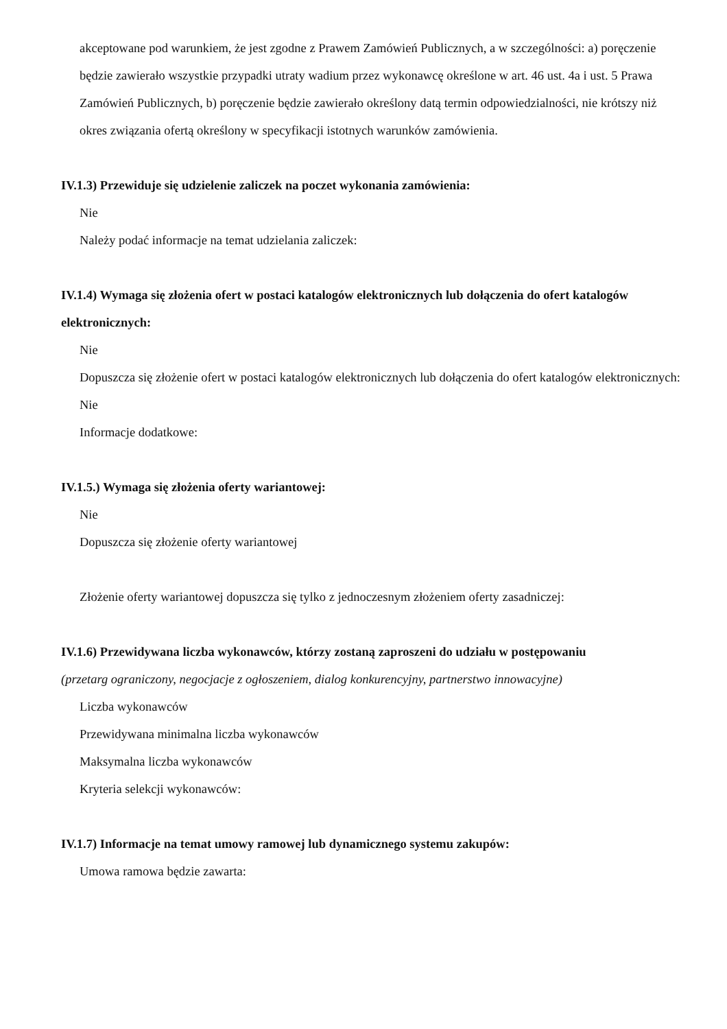akceptowane pod warunkiem, że jest zgodne z Prawem Zamówień Publicznych, a w szczególności: a) poręczenie będzie zawierało wszystkie przypadki utraty wadium przez wykonawcę określone w art. 46 ust. 4a i ust. 5 Prawa Zamówień Publicznych, b) poręczenie będzie zawierało określony datą termin odpowiedzialności, nie krótszy niż okres związania ofertą określony w specyfikacji istotnych warunków zamówienia.
IV.1.3) Przewiduje się udzielenie zaliczek na poczet wykonania zamówienia:
Nie
Należy podać informacje na temat udzielania zaliczek:
IV.1.4) Wymaga się złożenia ofert w postaci katalogów elektronicznych lub dołączenia do ofert katalogów elektronicznych:
Nie
Dopuszcza się złożenie ofert w postaci katalogów elektronicznych lub dołączenia do ofert katalogów elektronicznych:
Nie
Informacje dodatkowe:
IV.1.5.) Wymaga się złożenia oferty wariantowej:
Nie
Dopuszcza się złożenie oferty wariantowej
Złożenie oferty wariantowej dopuszcza się tylko z jednoczesnym złożeniem oferty zasadniczej:
IV.1.6) Przewidywana liczba wykonawców, którzy zostaną zaproszeni do udziału w postępowaniu
(przetarg ograniczony, negocjacje z ogłoszeniem, dialog konkurencyjny, partnerstwo innowacyjne)
Liczba wykonawców
Przewidywana minimalna liczba wykonawców
Maksymalna liczba wykonawców
Kryteria selekcji wykonawców:
IV.1.7) Informacje na temat umowy ramowej lub dynamicznego systemu zakupów:
Umowa ramowa będzie zawarta: